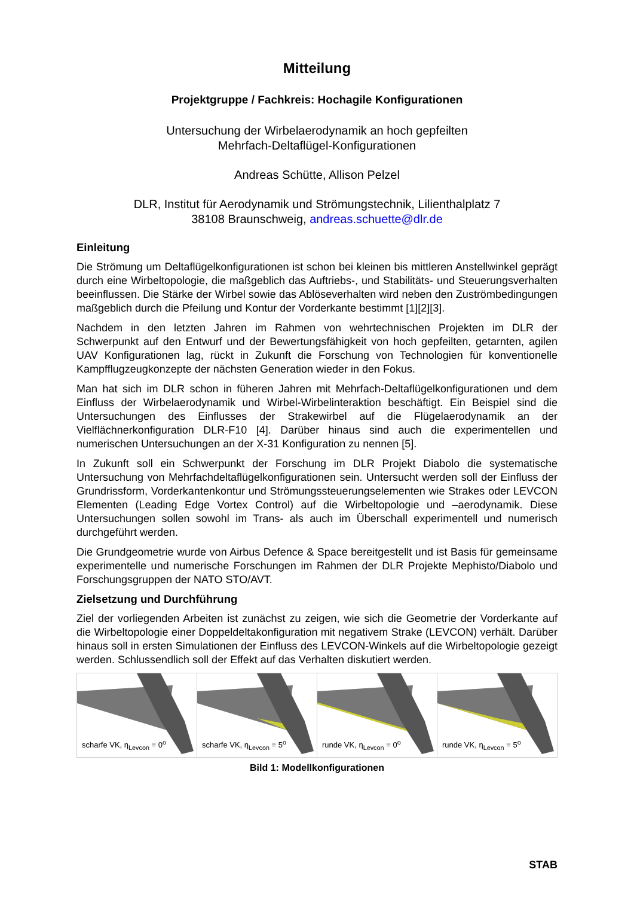Mitteilung
Projektgruppe / Fachkreis: Hochagile Konfigurationen
Untersuchung der Wirbelaerodynamik an hoch gepfeilten
Mehrfach-Deltaflügel-Konfigurationen
Andreas Schütte, Allison Pelzel
DLR, Institut für Aerodynamik und Strömungstechnik, Lilienthalplatz 7
38108 Braunschweig, andreas.schuette@dlr.de
Einleitung
Die Strömung um Deltaflügelkonfigurationen ist schon bei kleinen bis mittleren Anstellwinkel geprägt durch eine Wirbeltopologie, die maßgeblich das Auftriebs-, und Stabilitäts- und Steuerungsverhalten beeinflussen. Die Stärke der Wirbel sowie das Ablöseverhalten wird neben den Zuströmbedingungen maßgeblich durch die Pfeilung und Kontur der Vorderkante bestimmt [1][2][3].
Nachdem in den letzten Jahren im Rahmen von wehrtechnischen Projekten im DLR der Schwerpunkt auf den Entwurf und der Bewertungsfähigkeit von hoch gepfeilten, getarnten, agilen UAV Konfigurationen lag, rückt in Zukunft die Forschung von Technologien für konventionelle Kampfflugzeugkonzepte der nächsten Generation wieder in den Fokus.
Man hat sich im DLR schon in füheren Jahren mit Mehrfach-Deltaflügelkonfigurationen und dem Einfluss der Wirbelaerodynamik und Wirbel-Wirbelinteraktion beschäftigt. Ein Beispiel sind die Untersuchungen des Einflusses der Strakewirbel auf die Flügelaerodynamik an der Vielflächnerkonfiguration DLR-F10 [4]. Darüber hinaus sind auch die experimentellen und numerischen Untersuchungen an der X-31 Konfiguration zu nennen [5].
In Zukunft soll ein Schwerpunkt der Forschung im DLR Projekt Diabolo die systematische Untersuchung von Mehrfachdeltaflügelkonfigurationen sein. Untersucht werden soll der Einfluss der Grundrissform, Vorderkantenkontur und Strömungssteuerungselementen wie Strakes oder LEVCON Elementen (Leading Edge Vortex Control) auf die Wirbeltopologie und –aerodynamik. Diese Untersuchungen sollen sowohl im Trans- als auch im Überschall experimentell und numerisch durchgeführt werden.
Die Grundgeometrie wurde von Airbus Defence & Space bereitgestellt und ist Basis für gemeinsame experimentelle und numerische Forschungen im Rahmen der DLR Projekte Mephisto/Diabolo und Forschungsgruppen der NATO STO/AVT.
Zielsetzung und Durchführung
Ziel der vorliegenden Arbeiten ist zunächst zu zeigen, wie sich die Geometrie der Vorderkante auf die Wirbeltopologie einer Doppeldeltakonfiguration mit negativem Strake (LEVCON) verhält. Darüber hinaus soll in ersten Simulationen der Einfluss des LEVCON-Winkels auf die Wirbeltopologie gezeigt werden. Schlussendlich soll der Effekt auf das Verhalten diskutiert werden.
scharfe VK, η<sub>Levcon</sub> = 0<sup>o</sup>
scharfe VK, η<sub>Levcon</sub> = 5<sup>o</sup>
runde VK, η<sub>Levcon</sub> = 0<sup>o</sup>
runde VK, η<sub>Levcon</sub> = 5<sup>o</sup>
Bild 1: Modellkonfigurationen
STAB